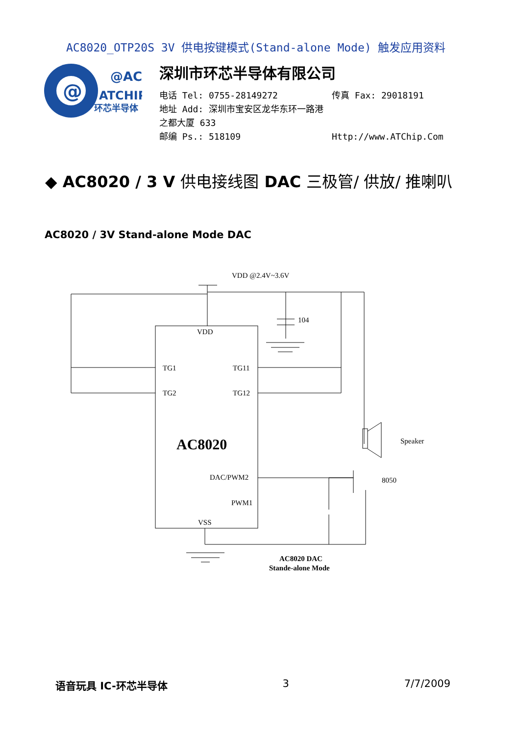AC8020_OTP20S 3V 供电按键模式(Stand-alone Mode) 触发应用资料
@
@AC
ATCHIP
环芯半导体
深圳市环芯半导体有限公司
电话 Tel: 0755-28149272 传真 Fax: 29018191
地址 Add: 深圳市宝安区龙华东环一路港之都大厦 633
邮编 Ps.: 518109 Http://www.ATChip.Com
◆ AC8020 / 3 V 供电接线图 DAC 三极管/ 供放/ 推喇叭
AC8020 / 3V Stand-alone Mode DAC
VDD @2.4V~3.6V
104
VDD
TG1
TG11
TG2
TG12
AC8020
DAC/PWM2
PWM1
VSS
Speaker
8050
AC8020 DAC
Stande-alone Mode
语音玩具 IC-环芯半导体 3 7/7/2009